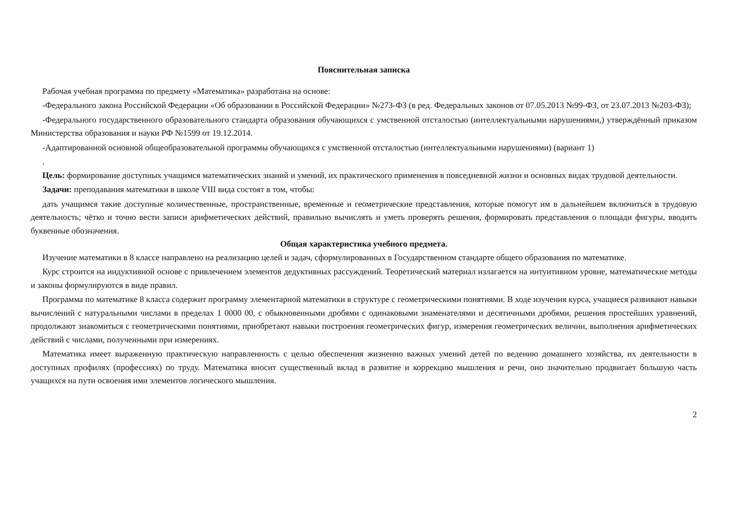Пояснительная записка
Рабочая учебная программа по предмету «Математика» разработана на основе:
-Федерального закона Российской Федерации «Об образовании в Российской Федерации» №273-ФЗ (в ред. Федеральных законов от 07.05.2013 №99-ФЗ, от 23.07.2013 №203-ФЗ);
-Федерального государственного образовательного стандарта образования обучающихся с умственной отсталостью (интеллектуальными нарушениями,) утверждённый приказом Министерства образования и науки РФ №1599 от 19.12.2014.
-Адаптированной основной общеобразовательной программы обучающихся с умственной отсталостью (интеллектуальными нарушениями) (вариант 1)
.
Цель: формирование доступных учащимся математических знаний и умений, их практического применения в повседневной жизни и основных видах трудовой деятельности.
Задачи: преподавания математики в школе VIII вида состоят в том, чтобы:
дать учащимся такие доступные количественные, пространственные, временные и геометрические представления, которые помогут им в дальнейшем включиться в трудовую деятельность; чётко и точно вести записи арифметических действий, правильно вычислять и уметь проверять решения, формировать представления о площади фигуры, вводить буквенные обозначения.
Общая характеристика учебного предмета.
Изучение математики в 8 классе направлено на реализацию целей и задач, сформулированных в Государственном стандарте общего образования по математике.
Курс строится на индуктивной основе с привлечением элементов дедуктивных рассуждений. Теоретический материал излагается на интуитивном уровне, математические методы и законы формулируются в виде правил.
Программа по математике 8 класса содержит программу элементарной математики в структуре с геометрическими понятиями. В ходе изучения курса, учащиеся развивают навыки вычислений с натуральными числами в пределах 1 0000 00, с обыкновенными дробями с одинаковыми знаменателями и десятичными дробями, решения простейших уравнений, продолжают знакомиться с геометрическими понятиями, приобретают навыки построения геометрических фигур, измерения геометрических величин, выполнения арифметических действий с числами, полученными при измерениях.
Математика имеет выраженную практическую направленность с целью обеспечения жизненно важных умений детей по ведению домашнего хозяйства, их деятельности в доступных профилях (профессиях) по труду. Математика вносит существенный вклад в развитие и коррекцию мышления и речи, оно значительно продвигает большую часть учащихся на пути освоения ими элементов логического мышления.
2